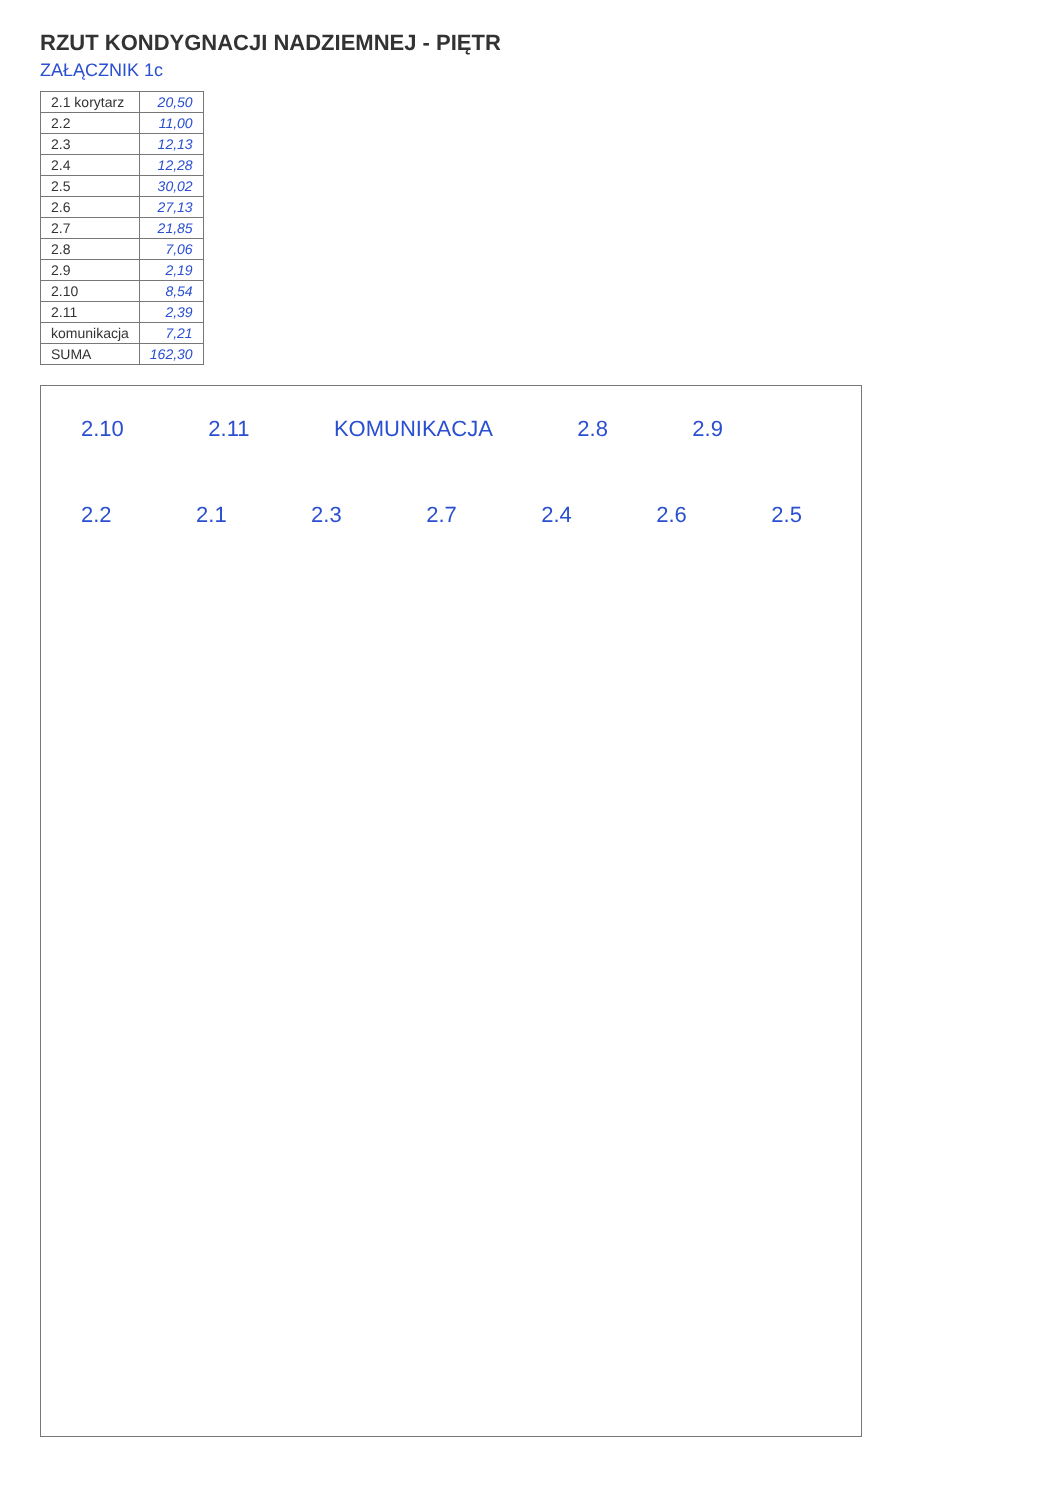RZUT KONDYGNACJI NADZIEMNEJ - PIĘTR
ZAŁĄCZNIK 1c
| 2.1 korytarz | 20,50 |
| 2.2 | 11,00 |
| 2.3 | 12,13 |
| 2.4 | 12,28 |
| 2.5 | 30,02 |
| 2.6 | 27,13 |
| 2.7 | 21,85 |
| 2.8 | 7,06 |
| 2.9 | 2,19 |
| 2.10 | 8,54 |
| 2.11 | 2,39 |
| komunikacja | 7,21 |
| SUMA | 162,30 |
2.10 2.11 KOMUNIKACJA 2.8 2.9 2.2 2.1 2.3 2.7 2.4 2.6 2.5